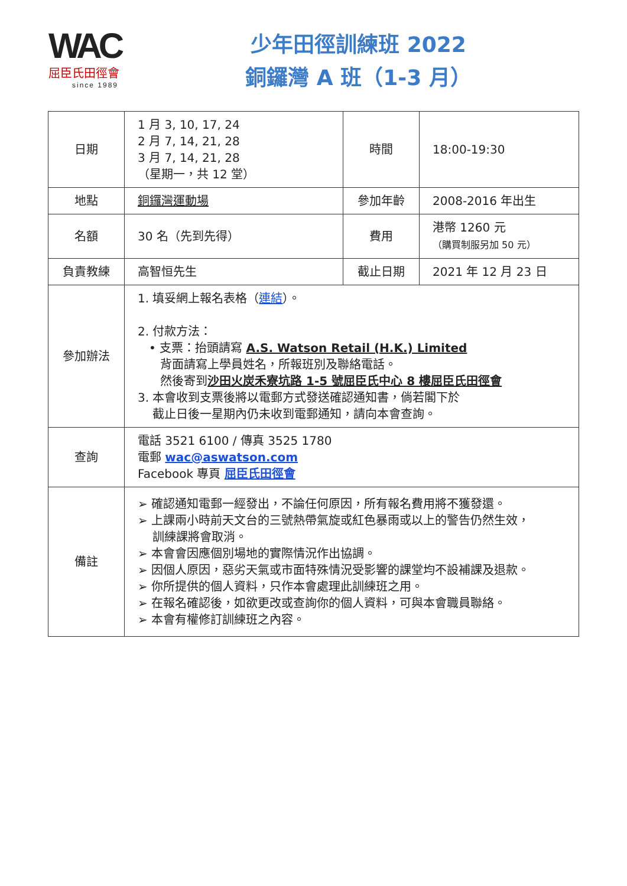WAC
屈臣氏田徑會
since 1989
少年田徑訓練班 2022
銅鑼灣 A 班（1-3 月）
| 日期 | 1 月 3, 10, 17, 24 2 月 7, 14, 21, 28 3 月 7, 14, 21, 28 （星期一，共 12 堂） | 時間 | 18:00-19:30 |
| 地點 | 銅鑼灣運動場 | 參加年齡 | 2008-2016 年出生 |
| 名額 | 30 名（先到先得） | 費用 | 港幣 1260 元 （購買制服另加 50 元） |
| 負責教練 | 高智恒先生 | 截止日期 | 2021 年 12 月 23 日 |
| 參加辦法 | 1. 填妥網上報名表格（ 連結 ）。 2. 付款方法： • 支票：抬頭請寫 A.S. Watson Retail (H.K.) Limited 背面請寫上學員姓名，所報班別及聯絡電話。 然後寄到 沙田火炭禾寮坑路 1-5 號屈臣氏中心 8 樓屈臣氏田徑會 3. 本會收到支票後將以電郵方式發送確認通知書，倘若閣下於 截止日後一星期內仍未收到電郵通知，請向本會查詢。 | | |
| 查詢 | 電話 3521 6100 / 傳真 3525 1780 電郵 wac@aswatson.com Facebook 專頁 屈臣氏田徑會 | | |
| 備註 | ➢ 確認通知電郵一經發出，不論任何原因，所有報名費用將不獲發還。 ➢ 上課兩小時前天文台的三號熱帶氣旋或紅色暴雨或以上的警告仍然生效， 訓練課將會取消。 ➢ 本會會因應個別場地的實際情況作出協調。 ➢ 因個人原因，惡劣天氣或市面特殊情況受影響的課堂均不設補課及退款。 ➢ 你所提供的個人資料，只作本會處理此訓練班之用。 ➢ 在報名確認後，如欲更改或查詢你的個人資料，可與本會職員聯絡。 ➢ 本會有權修訂訓練班之內容。 | | |